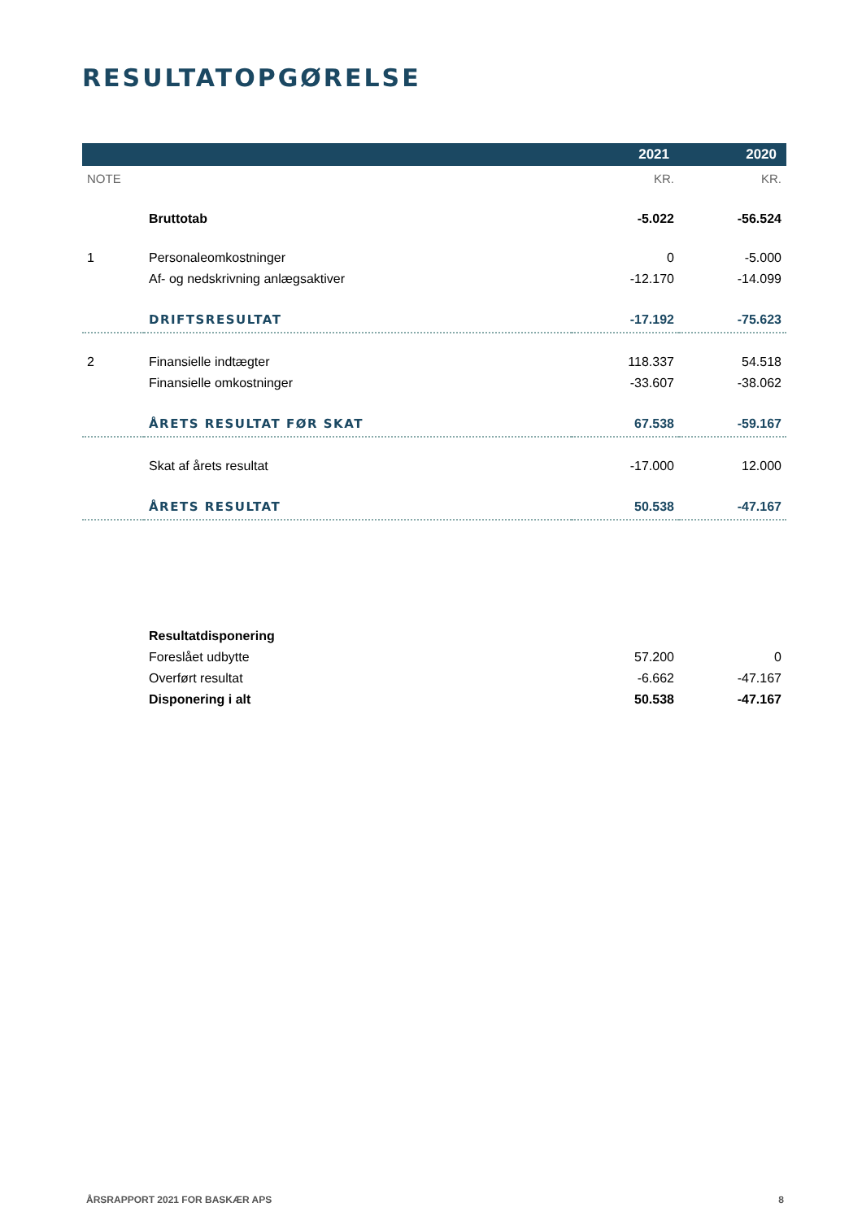RESULTATOPGØRELSE
| | | 2021 | 2020 |
| --- | --- | --- | --- |
| NOTE | | KR. | KR. |
| | Bruttotab | -5.022 | -56.524 |
| 1 | Personaleomkostninger | 0 | -5.000 |
| | Af- og nedskrivning anlægsaktiver | -12.170 | -14.099 |
| | DRIFTSRESULTAT | -17.192 | -75.623 |
| 2 | Finansielle indtægter | 118.337 | 54.518 |
| | Finansielle omkostninger | -33.607 | -38.062 |
| | ÅRETS RESULTAT FØR SKAT | 67.538 | -59.167 |
| | Skat af årets resultat | -17.000 | 12.000 |
| | ÅRETS RESULTAT | 50.538 | -47.167 |
| | Resultatdisponering | | |
| | Foreslået udbytte | 57.200 | 0 |
| | Overført resultat | -6.662 | -47.167 |
| | Disponering i alt | 50.538 | -47.167 |
ÅRSRAPPORT 2021 FOR BASKÆR APS 8